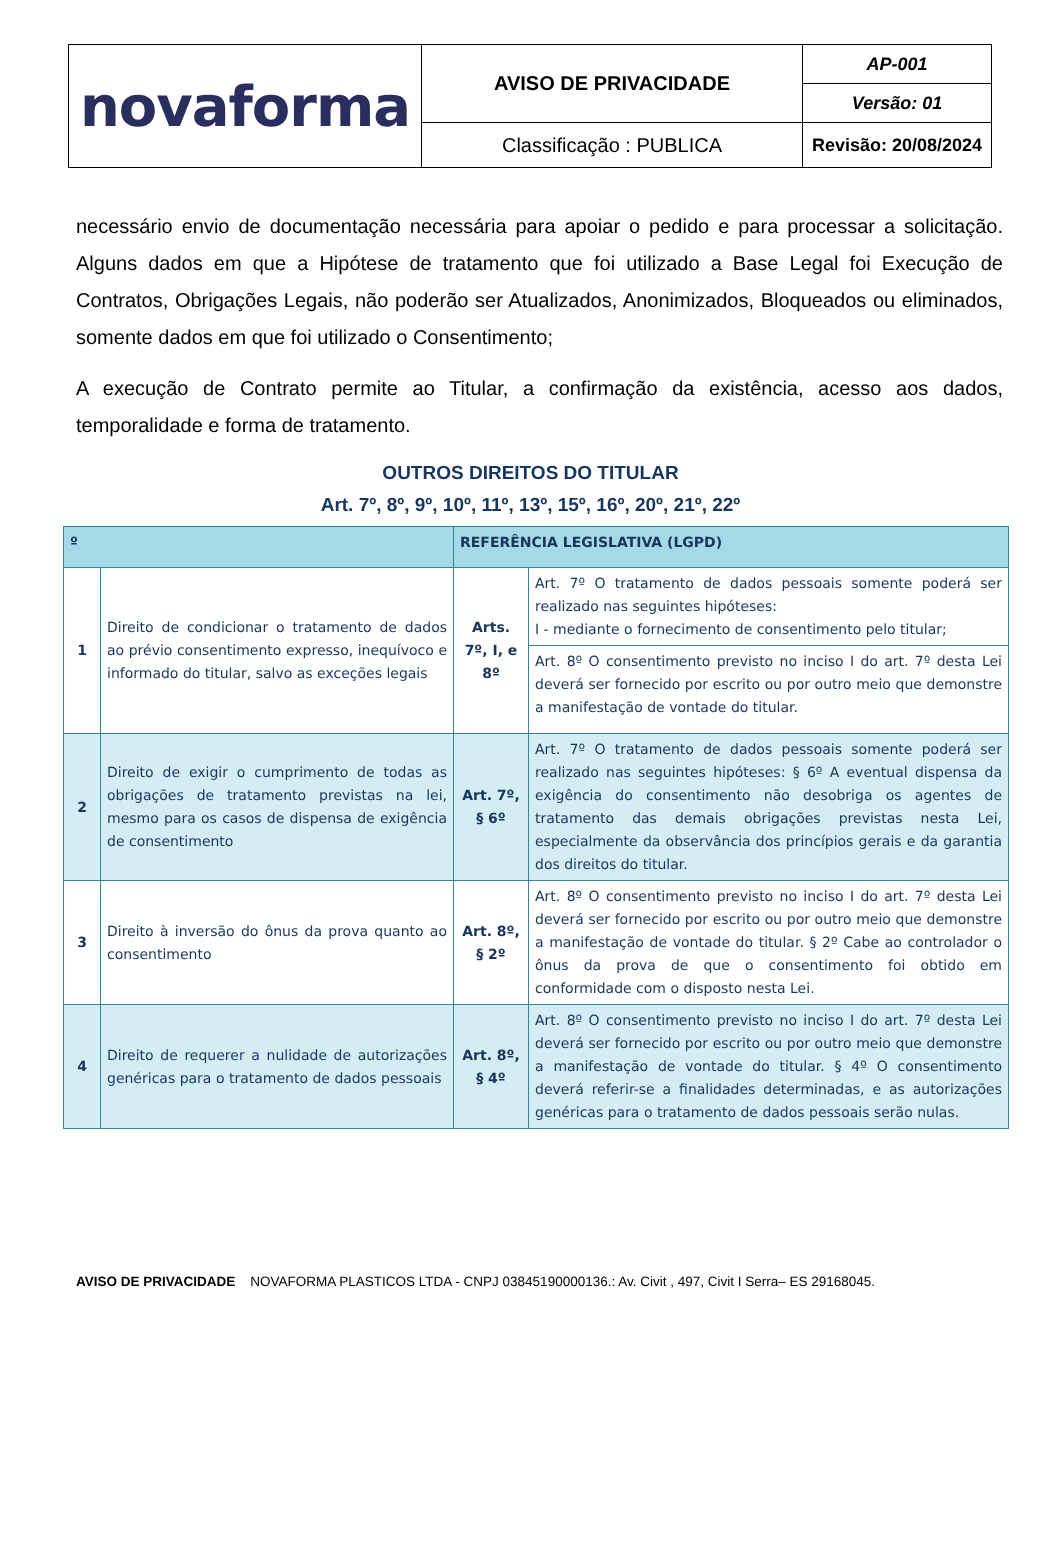| novaforma | AVISO DE PRIVACIDADE | AP-001 |
| | | Versão: 01 |
| | Classificação : PUBLICA | Revisão: 20/08/2024 |
necessário envio de documentação necessária para apoiar o pedido e para processar a solicitação. Alguns dados em que a Hipótese de tratamento que foi utilizado a Base Legal foi Execução de Contratos, Obrigações Legais, não poderão ser Atualizados, Anonimizados, Bloqueados ou eliminados, somente dados em que foi utilizado o Consentimento;
A execução de Contrato permite ao Titular, a confirmação da existência, acesso aos dados, temporalidade e forma de tratamento.
OUTROS DIREITOS DO TITULAR
Art. 7º, 8º, 9º, 10º, 11º, 13º, 15º, 16º, 20º, 21º, 22º
| º | | REFERÊNCIA LEGISLATIVA (LGPD) | |
| --- | --- | --- | --- |
| 1 | Direito de condicionar o tratamento de dados ao prévio consentimento expresso, inequívoco e informado do titular, salvo as exceções legais | Arts. 7º, I, e 8º | Art. 7º O tratamento de dados pessoais somente poderá ser realizado nas seguintes hipóteses: I - mediante o fornecimento de consentimento pelo titular; |
| | | | Art. 8º O consentimento previsto no inciso I do art. 7º desta Lei deverá ser fornecido por escrito ou por outro meio que demonstre a manifestação de vontade do titular. |
| 2 | Direito de exigir o cumprimento de todas as obrigações de tratamento previstas na lei, mesmo para os casos de dispensa de exigência de consentimento | Art. 7º, § 6º | Art. 7º O tratamento de dados pessoais somente poderá ser realizado nas seguintes hipóteses: § 6º A eventual dispensa da exigência do consentimento não desobriga os agentes de tratamento das demais obrigações previstas nesta Lei, especialmente da observância dos princípios gerais e da garantia dos direitos do titular. |
| 3 | Direito à inversão do ônus da prova quanto ao consentimento | Art. 8º, § 2º | Art. 8º O consentimento previsto no inciso I do art. 7º desta Lei deverá ser fornecido por escrito ou por outro meio que demonstre a manifestação de vontade do titular. § 2º Cabe ao controlador o ônus da prova de que o consentimento foi obtido em conformidade com o disposto nesta Lei. |
| 4 | Direito de requerer a nulidade de autorizações genéricas para o tratamento de dados pessoais | Art. 8º, § 4º | Art. 8º O consentimento previsto no inciso I do art. 7º desta Lei deverá ser fornecido por escrito ou por outro meio que demonstre a manifestação de vontade do titular. § 4º O consentimento deverá referir-se a finalidades determinadas, e as autorizações genéricas para o tratamento de dados pessoais serão nulas. |
AVISO DE PRIVACIDADE NOVAFORMA PLASTICOS LTDA - CNPJ 03845190000136.: Av. Civit , 497, Civit I Serra– ES 29168045.